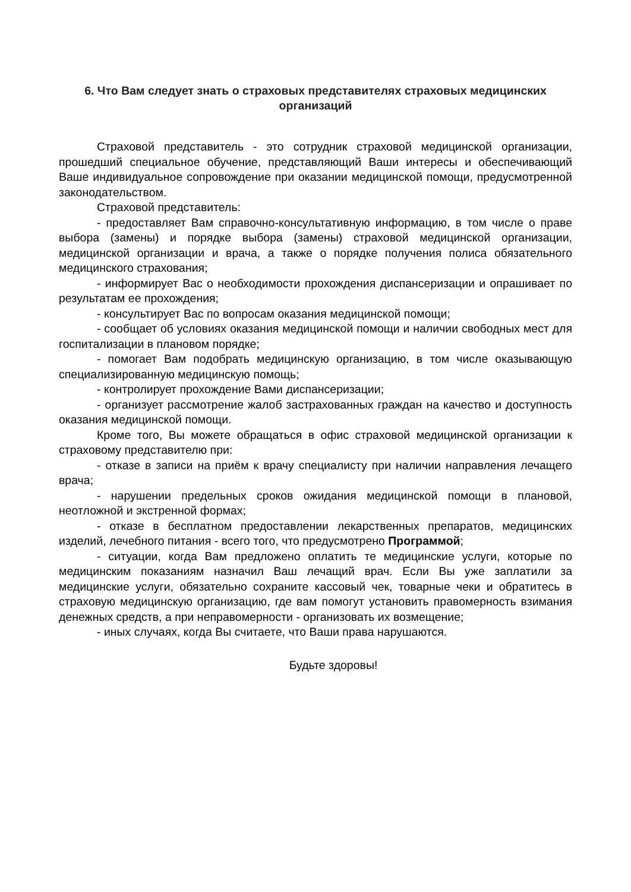6. Что Вам следует знать о страховых представителях страховых медицинских организаций
Страховой представитель - это сотрудник страховой медицинской организации, прошедший специальное обучение, представляющий Ваши интересы и обеспечивающий Ваше индивидуальное сопровождение при оказании медицинской помощи, предусмотренной законодательством.
Страховой представитель:
- предоставляет Вам справочно-консультативную информацию, в том числе о праве выбора (замены) и порядке выбора (замены) страховой медицинской организации, медицинской организации и врача, а также о порядке получения полиса обязательного медицинского страхования;
- информирует Вас о необходимости прохождения диспансеризации и опрашивает по результатам ее прохождения;
- консультирует Вас по вопросам оказания медицинской помощи;
- сообщает об условиях оказания медицинской помощи и наличии свободных мест для госпитализации в плановом порядке;
- помогает Вам подобрать медицинскую организацию, в том числе оказывающую специализированную медицинскую помощь;
- контролирует прохождение Вами диспансеризации;
- организует рассмотрение жалоб застрахованных граждан на качество и доступность оказания медицинской помощи.
Кроме того, Вы можете обращаться в офис страховой медицинской организации к страховому представителю при:
- отказе в записи на приём к врачу специалисту при наличии направления лечащего врача;
- нарушении предельных сроков ожидания медицинской помощи в плановой, неотложной и экстренной формах;
- отказе в бесплатном предоставлении лекарственных препаратов, медицинских изделий, лечебного питания - всего того, что предусмотрено Программой;
- ситуации, когда Вам предложено оплатить те медицинские услуги, которые по медицинским показаниям назначил Ваш лечащий врач. Если Вы уже заплатили за медицинские услуги, обязательно сохраните кассовый чек, товарные чеки и обратитесь в страховую медицинскую организацию, где вам помогут установить правомерность взимания денежных средств, а при неправомерности - организовать их возмещение;
- иных случаях, когда Вы считаете, что Ваши права нарушаются.
Будьте здоровы!